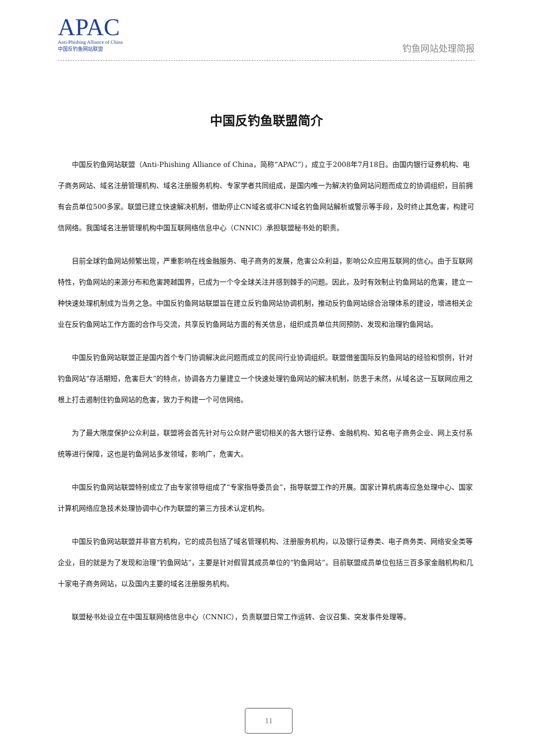APAC
Anti-Phishing Alliance of China
中国反钓鱼网站联盟
钓鱼网站处理简报
中国反钓鱼联盟简介
中国反钓鱼网站联盟（Anti-Phishing Alliance of China，简称“APAC”），成立于2008年7月18日。由国内银行证券机构、电子商务网站、域名注册管理机构、域名注册服务机构、专家学者共同组成，是国内唯一为解决钓鱼网站问题而成立的协调组织，目前拥有会员单位500多家。联盟已建立快速解决机制，借助停止CN域名或非CN域名钓鱼网站解析或警示等手段，及时终止其危害，构建可信网络。我国域名注册管理机构中国互联网络信息中心（CNNIC）承担联盟秘书处的职责。
目前全球钓鱼网站频繁出现，严重影响在线金融服务、电子商务的发展，危害公众利益，影响公众应用互联网的信心。由于互联网特性，钓鱼网站的来源分布和危害跨越国界，已成为一个令全球关注并感到棘手的问题。因此，及时有效制止钓鱼网站的危害，建立一种快速处理机制成为当务之急。中国反钓鱼网站联盟旨在建立反钓鱼网站协调机制，推动反钓鱼网站综合治理体系的建设，增进相关企业在反钓鱼网站工作方面的合作与交流，共享反钓鱼网站方面的有关信息，组织成员单位共同预防、发现和治理钓鱼网站。
中国反钓鱼网站联盟正是国内首个专门协调解决此问题而成立的民间行业协调组织。联盟借鉴国际反钓鱼网站的经验和惯例，针对钓鱼网站“存活期短，危害巨大”的特点，协调各方力量建立一个快速处理钓鱼网站的解决机制，防患于未然，从域名这一互联网应用之根上打击遏制住钓鱼网站的危害，致力于构建一个可信网络。
为了最大限度保护公众利益，联盟将会首先针对与公众财产密切相关的各大银行证券、金融机构、知名电子商务企业、网上支付系统等进行保障，这也是钓鱼网站多发领域，影响广，危害大。
中国反钓鱼网站联盟特别成立了由专家领导组成了“专家指导委员会”，指导联盟工作的开展。国家计算机病毒应急处理中心、国家计算机网络应急技术处理协调中心作为联盟的第三方技术认定机构。
中国反钓鱼网站联盟并非官方机构，它的成员包括了域名管理机构、注册服务机构，以及银行证券类、电子商务类、网络安全类等企业，目的就是为了发现和治理“钓鱼网站”，主要是针对假冒其成员单位的“钓鱼网站”。目前联盟成员单位包括三百多家金融机构和几十家电子商务网站，以及国内主要的域名注册服务机构。
联盟秘书处设立在中国互联网络信息中心（CNNIC），负责联盟日常工作运转、会议召集、突发事件处理等。
11